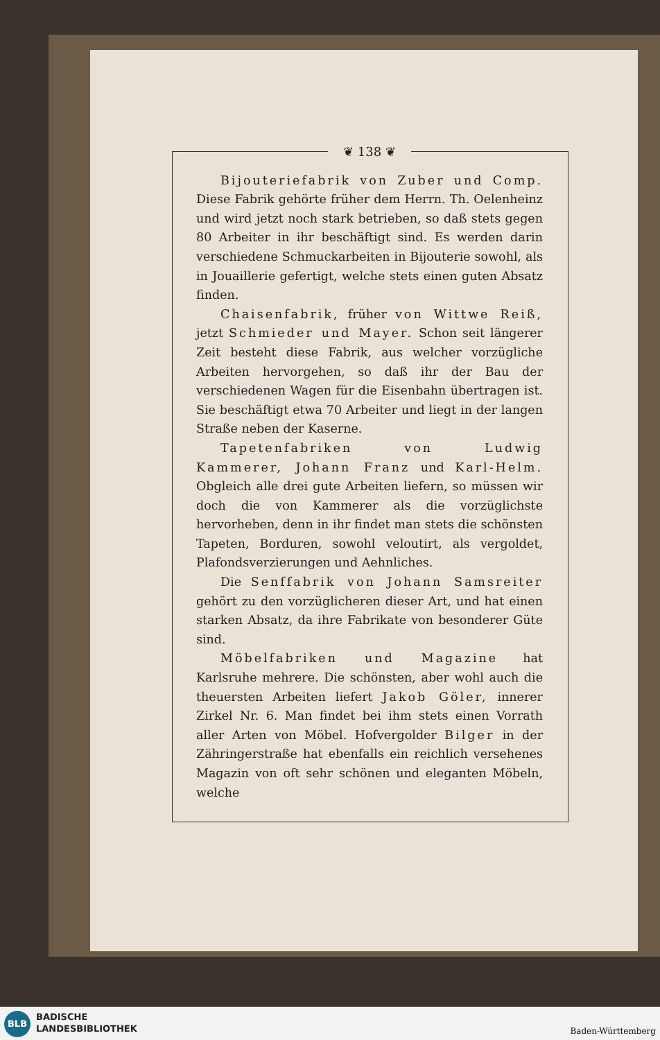❦ 138 ❦
Bijouteriefabrik von Zuber und Comp. Diese Fabrik gehörte früher dem Herrn. Th. Oelenheinz und wird jetzt noch stark betrieben, so daß stets gegen 80 Arbeiter in ihr beschäftigt sind. Es werden darin verschiedene Schmuckarbeiten in Bijouterie sowohl, als in Jouaillerie gefertigt, welche stets einen guten Absatz finden.
Chaisenfabrik, früher von Wittwe Reiß, jetzt Schmieder und Mayer. Schon seit längerer Zeit besteht diese Fabrik, aus welcher vorzügliche Arbeiten hervorgehen, so daß ihr der Bau der verschiedenen Wagen für die Eisenbahn übertragen ist. Sie beschäftigt etwa 70 Arbeiter und liegt in der langen Straße neben der Kaserne.
Tapetenfabriken von Ludwig Kammerer, Johann Franz und Karl-Helm. Obgleich alle drei gute Arbeiten liefern, so müssen wir doch die von Kammerer als die vorzüglichste hervorheben, denn in ihr findet man stets die schönsten Tapeten, Borduren, sowohl veloutirt, als vergoldet, Plafondsverzierungen und Aehnliches.
Die Senffabrik von Johann Samsreiter gehört zu den vorzüglicheren dieser Art, und hat einen starken Absatz, da ihre Fabrikate von besonderer Güte sind.
Möbelfabriken und Magazine hat Karlsruhe mehrere. Die schönsten, aber wohl auch die theuersten Arbeiten liefert Jakob Göler, innerer Zirkel Nr. 6. Man findet bei ihm stets einen Vorrath aller Arten von Möbel. Hofvergolder Bilger in der Zähringerstraße hat ebenfalls ein reichlich versehenes Magazin von oft sehr schönen und eleganten Möbeln, welche
BLB
BADISCHE
LANDESBIBLIOTHEK
Baden-Württemberg